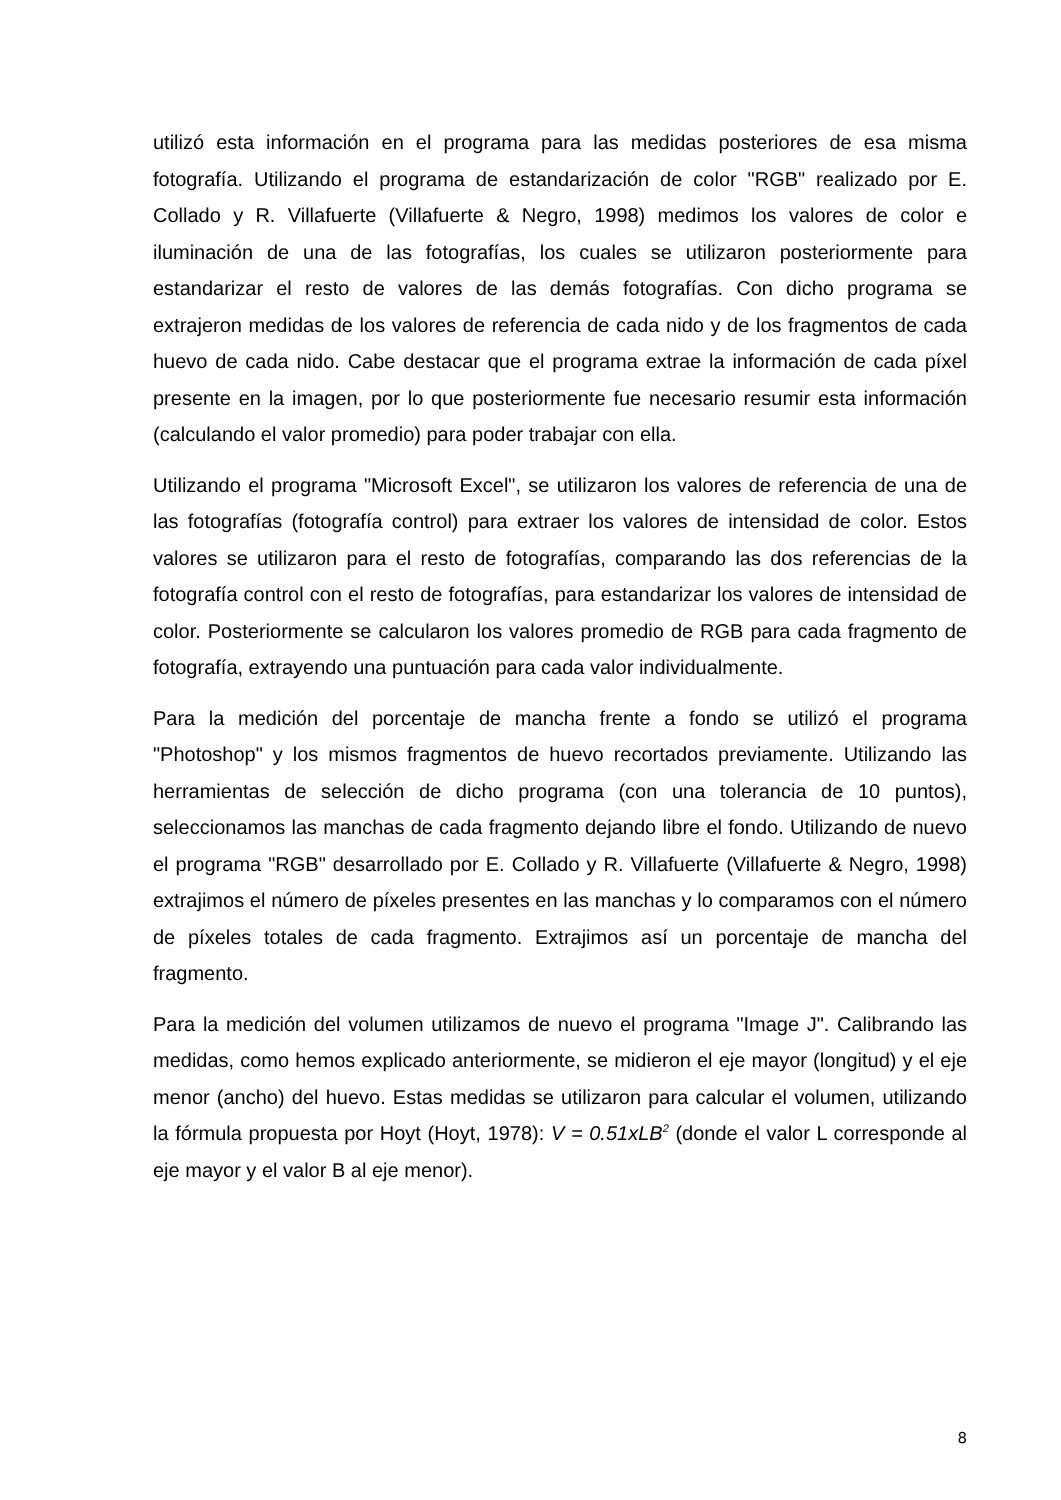utilizó esta información en el programa para las medidas posteriores de esa misma fotografía. Utilizando el programa de estandarización de color "RGB" realizado por E. Collado y R. Villafuerte (Villafuerte & Negro, 1998) medimos los valores de color e iluminación de una de las fotografías, los cuales se utilizaron posteriormente para estandarizar el resto de valores de las demás fotografías. Con dicho programa se extrajeron medidas de los valores de referencia de cada nido y de los fragmentos de cada huevo de cada nido. Cabe destacar que el programa extrae la información de cada píxel presente en la imagen, por lo que posteriormente fue necesario resumir esta información (calculando el valor promedio) para poder trabajar con ella.
Utilizando el programa "Microsoft Excel", se utilizaron los valores de referencia de una de las fotografías (fotografía control) para extraer los valores de intensidad de color. Estos valores se utilizaron para el resto de fotografías, comparando las dos referencias de la fotografía control con el resto de fotografías, para estandarizar los valores de intensidad de color. Posteriormente se calcularon los valores promedio de RGB para cada fragmento de fotografía, extrayendo una puntuación para cada valor individualmente.
Para la medición del porcentaje de mancha frente a fondo se utilizó el programa "Photoshop" y los mismos fragmentos de huevo recortados previamente. Utilizando las herramientas de selección de dicho programa (con una tolerancia de 10 puntos), seleccionamos las manchas de cada fragmento dejando libre el fondo. Utilizando de nuevo el programa "RGB" desarrollado por E. Collado y R. Villafuerte (Villafuerte & Negro, 1998) extrajimos el número de píxeles presentes en las manchas y lo comparamos con el número de píxeles totales de cada fragmento. Extrajimos así un porcentaje de mancha del fragmento.
Para la medición del volumen utilizamos de nuevo el programa "Image J". Calibrando las medidas, como hemos explicado anteriormente, se midieron el eje mayor (longitud) y el eje menor (ancho) del huevo. Estas medidas se utilizaron para calcular el volumen, utilizando la fórmula propuesta por Hoyt (Hoyt, 1978): V = 0.51xLB<sup>2</sup> (donde el valor L corresponde al eje mayor y el valor B al eje menor).
8